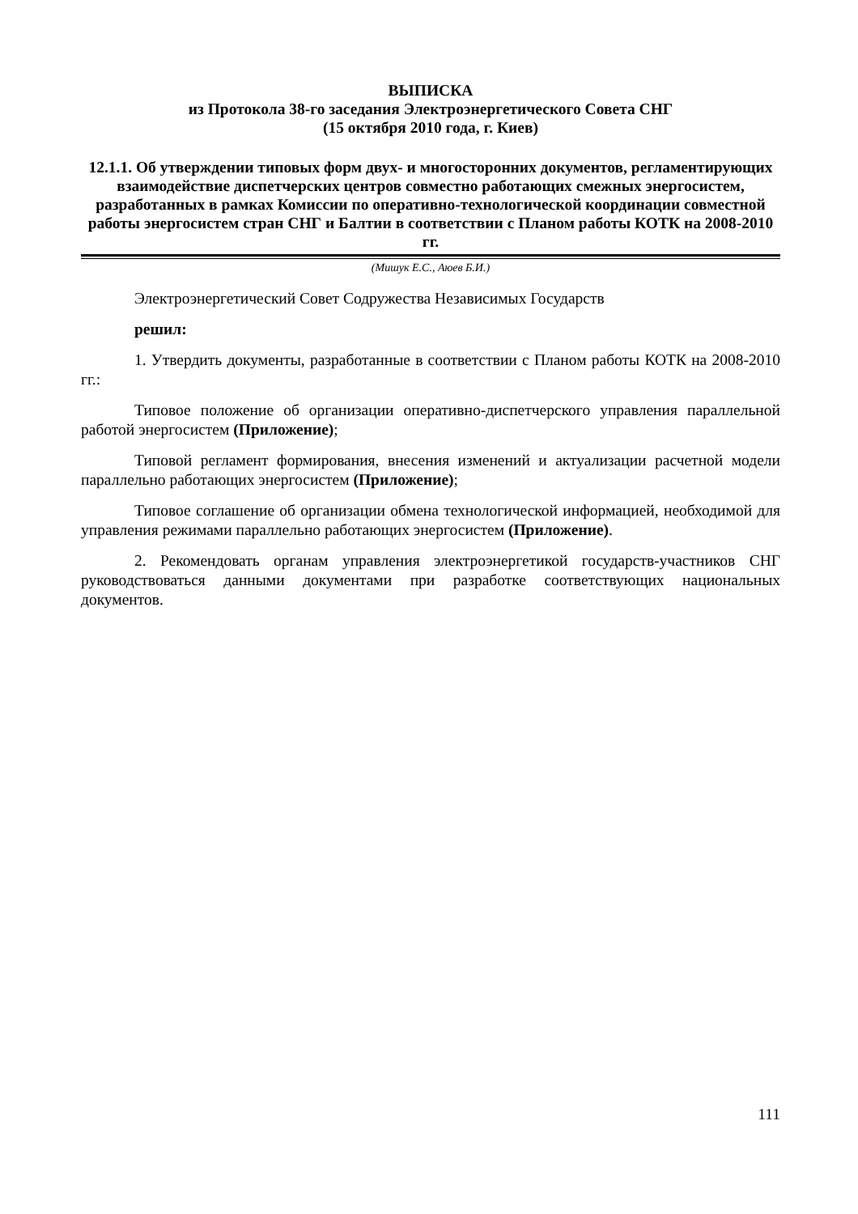ВЫПИСКА
из Протокола 38-го заседания Электроэнергетического Совета СНГ
(15 октября 2010 года, г. Киев)
12.1.1. Об утверждении типовых форм двух- и многосторонних документов, регламентирующих взаимодействие диспетчерских центров совместно работающих смежных энергосистем, разработанных в рамках Комиссии по оперативно-технологической координации совместной работы энергосистем стран СНГ и Балтии в соответствии с Планом работы КОТК на 2008-2010 гг.
(Мишук Е.С., Аюев Б.И.)
Электроэнергетический Совет Содружества Независимых Государств
решил:
1. Утвердить документы, разработанные в соответствии с Планом работы КОТК на 2008-2010 гг.:
Типовое положение об организации оперативно-диспетчерского управления параллельной работой энергосистем (Приложение);
Типовой регламент формирования, внесения изменений и актуализации расчетной модели параллельно работающих энергосистем (Приложение);
Типовое соглашение об организации обмена технологической информацией, необходимой для управления режимами параллельно работающих энергосистем (Приложение).
2. Рекомендовать органам управления электроэнергетикой государств-участников СНГ руководствоваться данными документами при разработке соответствующих национальных документов.
111